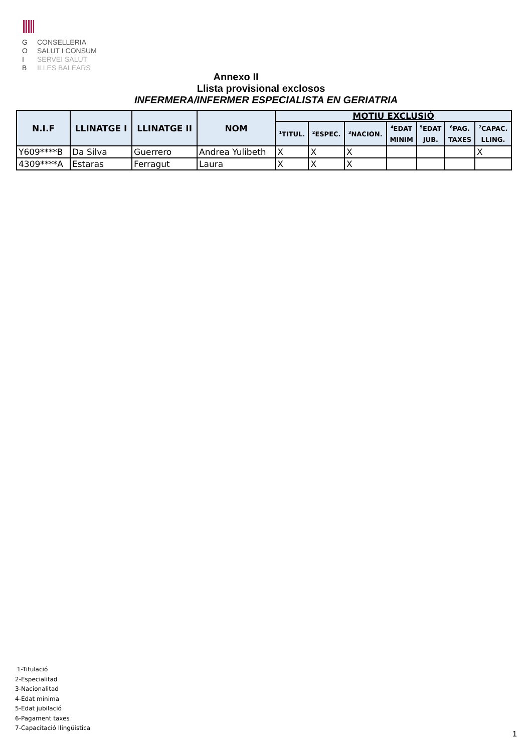G CONSELLERIA
O SALUT I CONSUM
I SERVEI SALUT
B ILLES BALEARS
Annexo II
Llista provisional exclosos
INFERMERA/INFERMER ESPECIALISTA EN GERIATRIA
| N.I.F | LLINATGE I | LLINATGE II | NOM | MOTIU EXCLUSIÓ | | | | | | |
| --- | --- | --- | --- | --- | --- | --- | --- | --- | --- | --- |
| | | | | <sup>1</sup> TITUL. | <sup>2</sup> ESPEC. | <sup>3</sup> NACION. | <sup>4</sup> EDAT MINIM | <sup>5</sup> EDAT JUB. | <sup>6</sup> PAG. TAXES | <sup>7</sup>CAPAC. LLING. |
| Y609****B | Da Silva | Guerrero | Andrea Yulibeth | X | X | X | | | | X |
| 4309****A | Estaras | Ferragut | Laura | X | X | X | | | | |
1-Titulació
2-Especialitad
3-Nacionalitad
4-Edat mínima
5-Edat jubilació
6-Pagament taxes
7-Capacitació llingüística
1